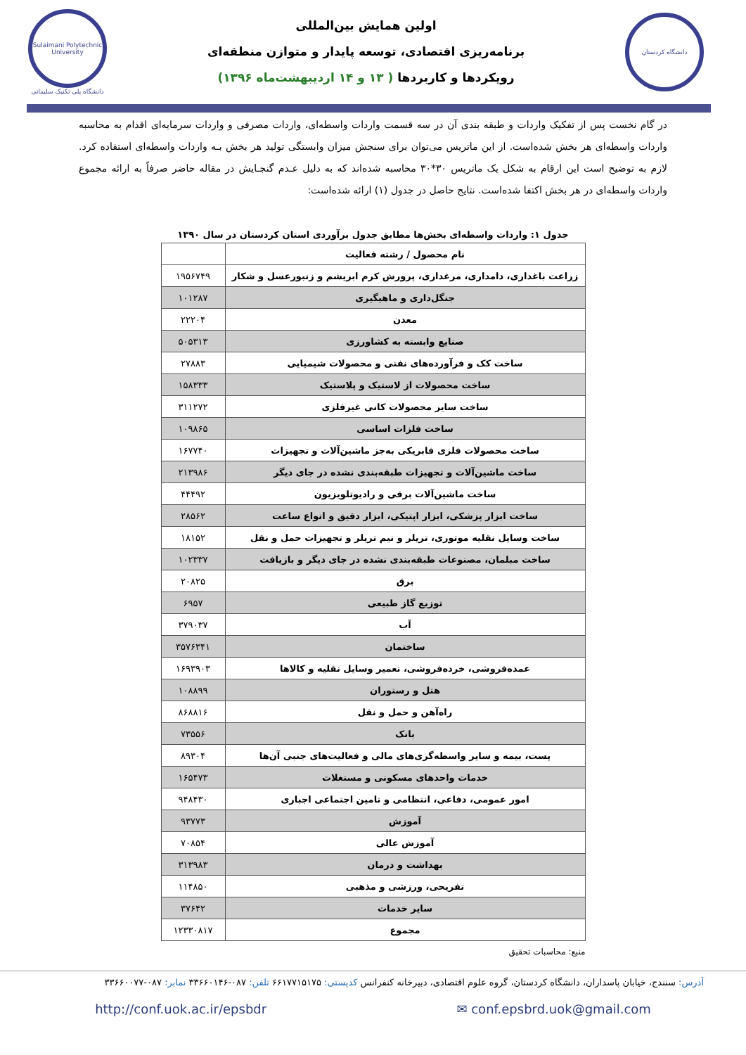دانشگاه کردستان
اولین همایش بین‌المللی
برنامه‌ریزی اقتصادی، توسعه پایدار و متوازن منطقه‌ای
رویکردها و کاربردها ( ۱۳ و ۱۴ اردیبهشت‌ماه ۱۳۹۶)
Sulaimani Polytechnic University
دانشگاه پلی تکنیک سلیمانی
در گام نخست پس از تفکیک واردات و طبقه بندی آن در سه قسمت واردات واسطه‌ای، واردات مصرفی و واردات سرمایه‌ای اقدام به محاسبه واردات واسطه‌ای هر بخش شده‌است. از این ماتریس می‌توان برای سنجش میزان وابستگی تولید هر بخش بـه واردات واسطه‌ای استفاده کرد. لازم به توضیح است این ارقام به شکل یک ماتریس ۳۰*۳۰ محاسبه شده‌اند که به دلیل عـدم گنجـایش در مقاله حاضر صرفاً به ارائه مجموع واردات واسطه‌ای در هر بخش اکتفا شده‌است. نتایج حاصل در جدول (۱) ارائه شده‌است:
جدول ۱: واردات واسطه‌ای بخش‌ها مطابق جدول برآوردی استان کردستان در سال ۱۳۹۰
| نام محصول / رشته فعالیت | |
| --- | --- |
| زراعت باغداری، دامداری، مرغداری، پرورش کرم ابریشم و زنبورعسل و شکار | ۱۹۵۶۷۴۹ |
| جنگل‌داری و ماهیگیری | ۱۰۱۲۸۷ |
| معدن | ۲۲۲۰۴ |
| صنایع وابسته به کشاورزی | ۵۰۵۳۱۳ |
| ساخت کک و فرآورده‌های نفتی و محصولات شیمیایی | ۲۷۸۸۳ |
| ساخت محصولات از لاستیک و پلاستیک | ۱۵۸۳۳۳ |
| ساخت سایر محصولات کانی غیرفلزی | ۳۱۱۲۷۲ |
| ساخت فلزات اساسی | ۱۰۹۸۶۵ |
| ساخت محصولات فلزی فابریکی به‌جز ماشین‌آلات و تجهیزات | ۱۶۷۷۴۰ |
| ساخت ماشین‌آلات و تجهیزات طبقه‌بندی نشده در جای دیگر | ۲۱۳۹۸۶ |
| ساخت ماشین‌آلات برقی و رادیوتلویزیون | ۴۴۴۹۲ |
| ساخت ابزار پزشکی، ابزار اپتیکی، ابزار دقیق و انواع ساعت | ۲۸۵۶۲ |
| ساخت وسایل نقلیه موتوری، تریلر و نیم تریلر و تجهیزات حمل و نقل | ۱۸۱۵۲ |
| ساخت مبلمان، مصنوعات طبقه‌بندی نشده در جای دیگر و بازیافت | ۱۰۲۳۳۷ |
| برق | ۲۰۸۲۵ |
| توزیع گاز طبیعی | ۶۹۵۷ |
| آب | ۳۷۹۰۳۷ |
| ساختمان | ۳۵۷۶۳۴۱ |
| عمده‌فروشی، خرده‌فروشی، تعمیر وسایل نقلیه و کالاها | ۱۶۹۳۹۰۳ |
| هتل و رستوران | ۱۰۸۸۹۹ |
| راه‌آهن و حمل و نقل | ۸۶۸۸۱۶ |
| بانک | ۷۳۵۵۶ |
| پست، بیمه و سایر واسطه‌گری‌های مالی و فعالیت‌های جنبی آن‌ها | ۸۹۳۰۴ |
| خدمات واحدهای مسکونی و مستغلات | ۱۶۵۴۷۳ |
| امور عمومی، دفاعی، انتظامی و تامین اجتماعی اجباری | ۹۴۸۴۳۰ |
| آموزش | ۹۳۷۷۳ |
| آموزش عالی | ۷۰۸۵۴ |
| بهداشت و درمان | ۳۱۳۹۸۳ |
| تفریحی، ورزشی و مذهبی | ۱۱۴۸۵۰ |
| سایر خدمات | ۳۷۶۴۲ |
| مجموع | ۱۲۳۳۰۸۱۷ |
منبع: محاسبات تحقیق
آدرس: سنندج، خیابان پاسداران، دانشگاه کردستان، گروه علوم اقتصادی، دبیرخانه کنفرانس کدپستی: ۶۶۱۷۷۱۵۱۷۵ تلفن: ۰۸۷-۳۳۶۶۰۱۴۶ نمابر: ۰۸۷-۳۳۶۶۰۰۷۷
http://conf.uok.ac.ir/epsbdr ✉ conf.epsbrd.uok@gmail.com